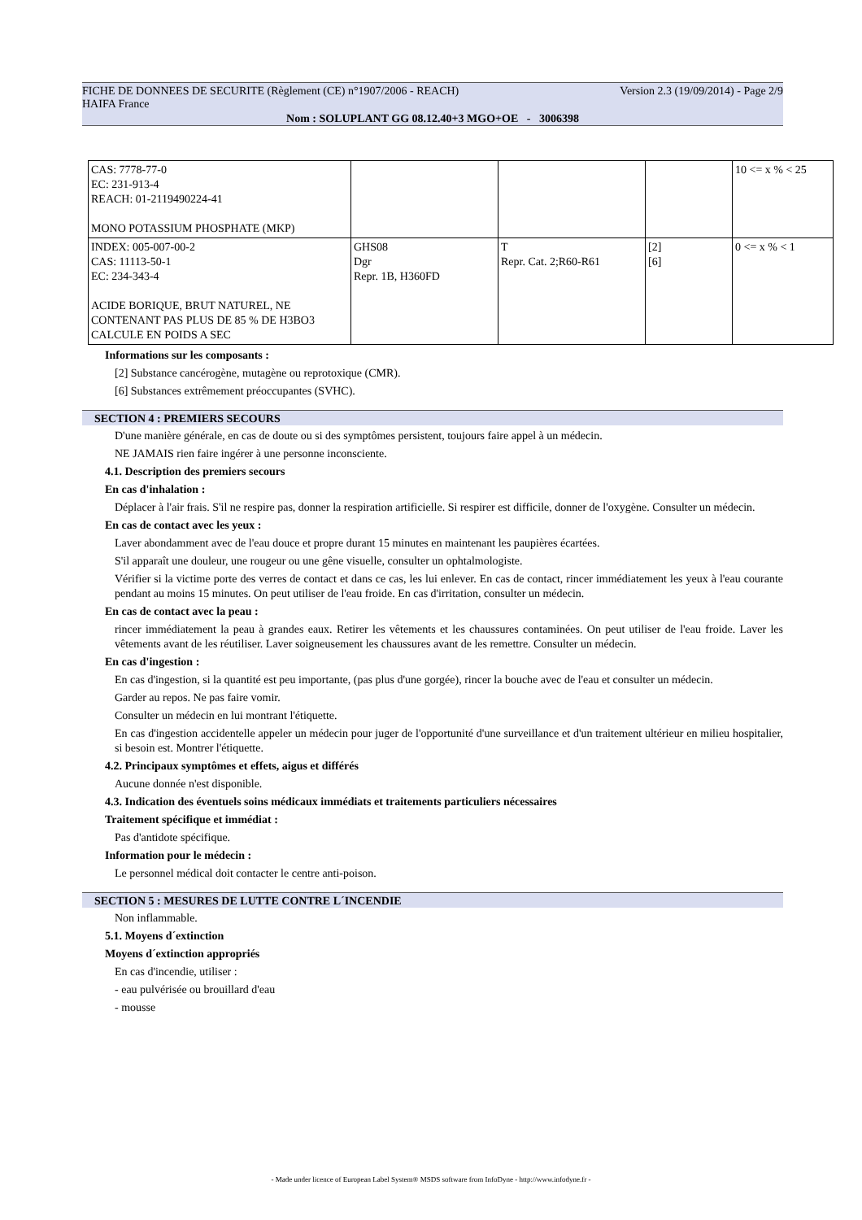FICHE DE DONNEES DE SECURITE (Règlement (CE) n°1907/2006 - REACH) Version 2.3 (19/09/2014) - Page 2/9
HAIFA France
Nom : SOLUPLANT GG 08.12.40+3 MGO+OE - 3006398
| CAS: 7778-77-0 EC: 231-913-4 REACH: 01-2119490224-41 MONO POTASSIUM PHOSPHATE (MKP) | | | | 10 <= x % < 25 |
| INDEX: 005-007-00-2 CAS: 11113-50-1 EC: 234-343-4 ACIDE BORIQUE, BRUT NATUREL, NE CONTENANT PAS PLUS DE 85 % DE H3BO3 CALCULE EN POIDS A SEC | GHS08 Dgr Repr. 1B, H360FD | T Repr. Cat. 2;R60-R61 | [2] [6] | 0 <= x % < 1 |
Informations sur les composants :
[2] Substance cancérogène, mutagène ou reprotoxique (CMR).
[6] Substances extrêmement préoccupantes (SVHC).
SECTION 4 : PREMIERS SECOURS
D'une manière générale, en cas de doute ou si des symptômes persistent, toujours faire appel à un médecin.
NE JAMAIS rien faire ingérer à une personne inconsciente.
4.1. Description des premiers secours
En cas d'inhalation :
Déplacer à l'air frais. S'il ne respire pas, donner la respiration artificielle. Si respirer est difficile, donner de l'oxygène. Consulter un médecin.
En cas de contact avec les yeux :
Laver abondamment avec de l'eau douce et propre durant 15 minutes en maintenant les paupières écartées.
S'il apparaît une douleur, une rougeur ou une gêne visuelle, consulter un ophtalmologiste.
Vérifier si la victime porte des verres de contact et dans ce cas, les lui enlever. En cas de contact, rincer immédiatement les yeux à l'eau courante pendant au moins 15 minutes. On peut utiliser de l'eau froide. En cas d'irritation, consulter un médecin.
En cas de contact avec la peau :
rincer immédiatement la peau à grandes eaux. Retirer les vêtements et les chaussures contaminées. On peut utiliser de l'eau froide. Laver les vêtements avant de les réutiliser. Laver soigneusement les chaussures avant de les remettre. Consulter un médecin.
En cas d'ingestion :
En cas d'ingestion, si la quantité est peu importante, (pas plus d'une gorgée), rincer la bouche avec de l'eau et consulter un médecin.
Garder au repos. Ne pas faire vomir.
Consulter un médecin en lui montrant l'étiquette.
En cas d'ingestion accidentelle appeler un médecin pour juger de l'opportunité d'une surveillance et d'un traitement ultérieur en milieu hospitalier, si besoin est. Montrer l'étiquette.
4.2. Principaux symptômes et effets, aigus et différés
Aucune donnée n'est disponible.
4.3. Indication des éventuels soins médicaux immédiats et traitements particuliers nécessaires
Traitement spécifique et immédiat :
Pas d'antidote spécifique.
Information pour le médecin :
Le personnel médical doit contacter le centre anti-poison.
SECTION 5 : MESURES DE LUTTE CONTRE L´INCENDIE
Non inflammable.
5.1. Moyens d´extinction
Moyens d´extinction appropriés
En cas d'incendie, utiliser :
- eau pulvérisée ou brouillard d'eau
- mousse
- Made under licence of European Label System® MSDS software from InfoDyne - http://www.infodyne.fr -